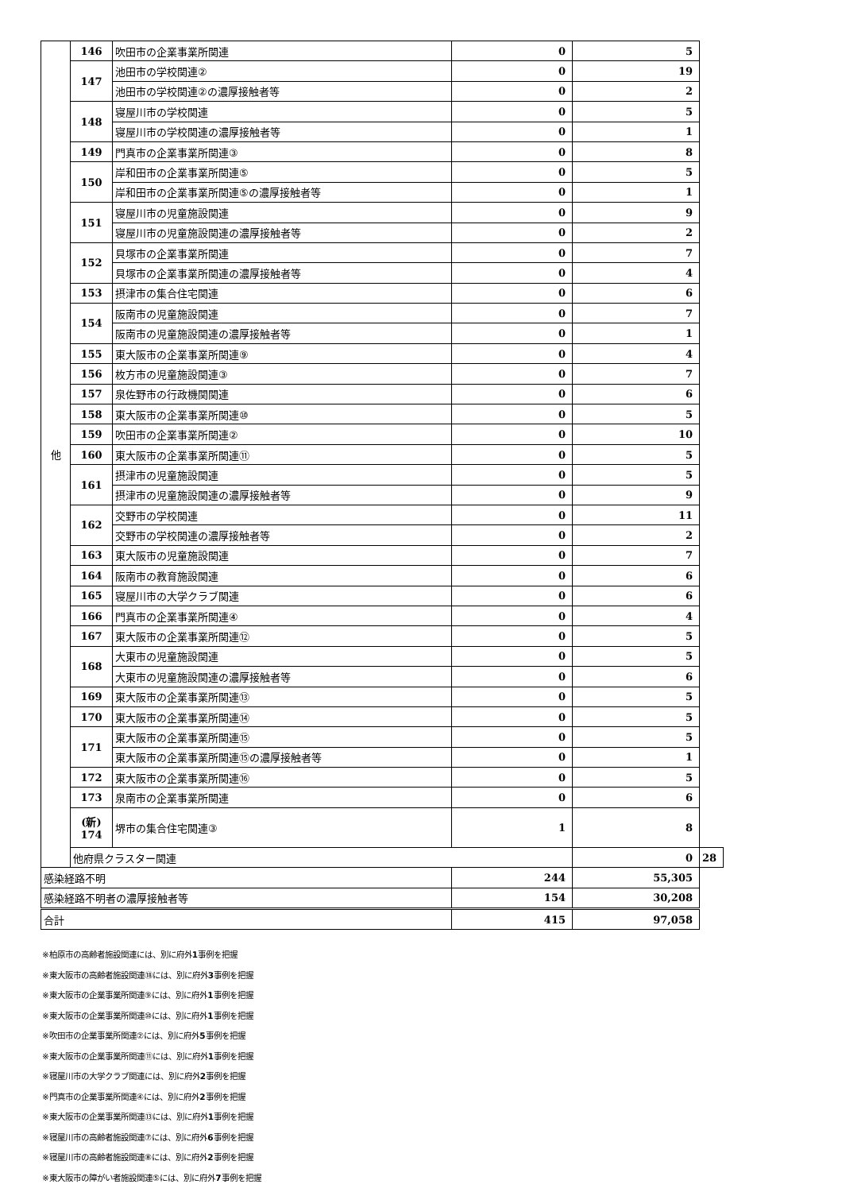| 他 | 146 | 吹田市の企業事業所関連 | 0 | 5 | |
| | 147 | 池田市の学校関連② | 0 | 19 | |
| | | 池田市の学校関連②の濃厚接触者等 | 0 | 2 | |
| | 148 | 寝屋川市の学校関連 | 0 | 5 | |
| | | 寝屋川市の学校関連の濃厚接触者等 | 0 | 1 | |
| | 149 | 門真市の企業事業所関連③ | 0 | 8 | |
| | 150 | 岸和田市の企業事業所関連⑤ | 0 | 5 | |
| | | 岸和田市の企業事業所関連⑤の濃厚接触者等 | 0 | 1 | |
| | 151 | 寝屋川市の児童施設関連 | 0 | 9 | |
| | | 寝屋川市の児童施設関連の濃厚接触者等 | 0 | 2 | |
| | 152 | 貝塚市の企業事業所関連 | 0 | 7 | |
| | | 貝塚市の企業事業所関連の濃厚接触者等 | 0 | 4 | |
| | 153 | 摂津市の集合住宅関連 | 0 | 6 | |
| | 154 | 阪南市の児童施設関連 | 0 | 7 | |
| | | 阪南市の児童施設関連の濃厚接触者等 | 0 | 1 | |
| | 155 | 東大阪市の企業事業所関連⑨ | 0 | 4 | |
| | 156 | 枚方市の児童施設関連③ | 0 | 7 | |
| | 157 | 泉佐野市の行政機関関連 | 0 | 6 | |
| | 158 | 東大阪市の企業事業所関連⑩ | 0 | 5 | |
| | 159 | 吹田市の企業事業所関連② | 0 | 10 | |
| | 160 | 東大阪市の企業事業所関連⑪ | 0 | 5 | |
| | 161 | 摂津市の児童施設関連 | 0 | 5 | |
| | | 摂津市の児童施設関連の濃厚接触者等 | 0 | 9 | |
| | 162 | 交野市の学校関連 | 0 | 11 | |
| | | 交野市の学校関連の濃厚接触者等 | 0 | 2 | |
| | 163 | 東大阪市の児童施設関連 | 0 | 7 | |
| | 164 | 阪南市の教育施設関連 | 0 | 6 | |
| | 165 | 寝屋川市の大学クラブ関連 | 0 | 6 | |
| | 166 | 門真市の企業事業所関連④ | 0 | 4 | |
| | 167 | 東大阪市の企業事業所関連⑫ | 0 | 5 | |
| | 168 | 大東市の児童施設関連 | 0 | 5 | |
| | | 大東市の児童施設関連の濃厚接触者等 | 0 | 6 | |
| | 169 | 東大阪市の企業事業所関連⑬ | 0 | 5 | |
| | 170 | 東大阪市の企業事業所関連⑭ | 0 | 5 | |
| | 171 | 東大阪市の企業事業所関連⑮ | 0 | 5 | |
| | | 東大阪市の企業事業所関連⑮の濃厚接触者等 | 0 | 1 | |
| | 172 | 東大阪市の企業事業所関連⑯ | 0 | 5 | |
| | 173 | 泉南市の企業事業所関連 | 0 | 6 | |
| | (新) 174 | 堺市の集合住宅関連③ | 1 | 8 | |
| | 他府県クラスター関連 | | | 0 | 28 |
| 感染経路不明 | | | 244 | 55,305 | |
| 感染経路不明者の濃厚接触者等 | | | 154 | 30,208 | |
| 合計 | | | 415 | 97,058 | |
※柏原市の高齢者施設関連には、別に府外1事例を把握
※東大阪市の高齢者施設関連⑱には、別に府外3事例を把握
※東大阪市の企業事業所関連⑨には、別に府外1事例を把握
※東大阪市の企業事業所関連⑩には、別に府外1事例を把握
※吹田市の企業事業所関連②には、別に府外5事例を把握
※東大阪市の企業事業所関連⑪には、別に府外1事例を把握
※寝屋川市の大学クラブ関連には、別に府外2事例を把握
※門真市の企業事業所関連④には、別に府外2事例を把握
※東大阪市の企業事業所関連⑬には、別に府外1事例を把握
※寝屋川市の高齢者施設関連⑦には、別に府外6事例を把握
※寝屋川市の高齢者施設関連⑧には、別に府外2事例を把握
※東大阪市の障がい者施設関連⑤には、別に府外7事例を把握